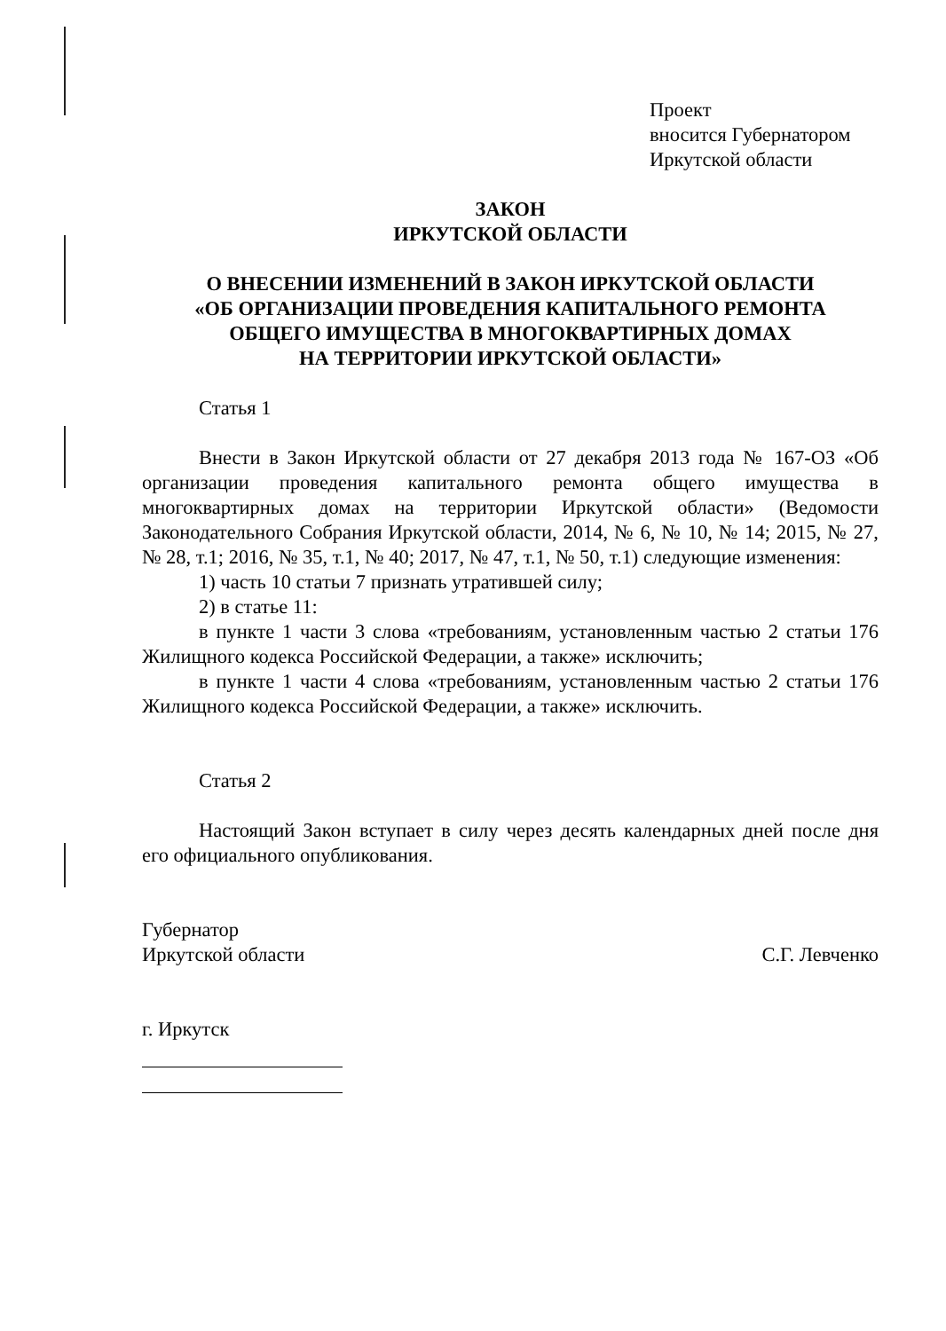Проект
вносится Губернатором
Иркутской области
ЗАКОН
ИРКУТСКОЙ ОБЛАСТИ
О ВНЕСЕНИИ ИЗМЕНЕНИЙ В ЗАКОН ИРКУТСКОЙ ОБЛАСТИ
«ОБ ОРГАНИЗАЦИИ ПРОВЕДЕНИЯ КАПИТАЛЬНОГО РЕМОНТА
ОБЩЕГО ИМУЩЕСТВА В МНОГОКВАРТИРНЫХ ДОМАХ
НА ТЕРРИТОРИИ ИРКУТСКОЙ ОБЛАСТИ»
Статья 1
Внести в Закон Иркутской области от 27 декабря 2013 года № 167-ОЗ «Об организации проведения капитального ремонта общего имущества в многоквартирных домах на территории Иркутской области» (Ведомости Законодательного Собрания Иркутской области, 2014, № 6, № 10, № 14; 2015, № 27, № 28, т.1; 2016, № 35, т.1, № 40; 2017, № 47, т.1, № 50, т.1) следующие изменения:
1) часть 10 статьи 7 признать утратившей силу;
2) в статье 11:
в пункте 1 части 3 слова «требованиям, установленным частью 2 статьи 176 Жилищного кодекса Российской Федерации, а также» исключить;
в пункте 1 части 4 слова «требованиям, установленным частью 2 статьи 176 Жилищного кодекса Российской Федерации, а также» исключить.
Статья 2
Настоящий Закон вступает в силу через десять календарных дней после дня его официального опубликования.
Губернатор
Иркутской области
С.Г. Левченко
г. Иркутск